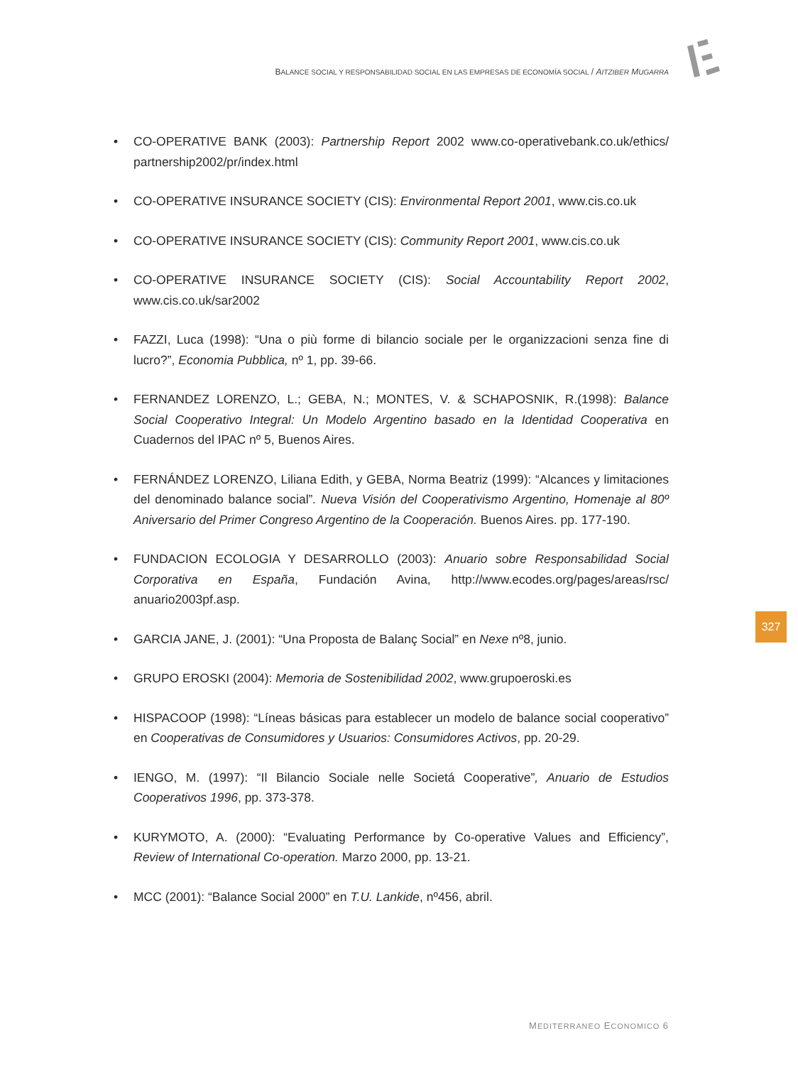BALANCE SOCIAL Y RESPONSABILIDAD SOCIAL EN LAS EMPRESAS DE ECONOMÍA SOCIAL / AITZIBER MUGARRA
• CO-OPERATIVE BANK (2003): Partnership Report 2002 www.co-operativebank.co.uk/ethics/ partnership2002/pr/index.html
• CO-OPERATIVE INSURANCE SOCIETY (CIS): Environmental Report 2001, www.cis.co.uk
• CO-OPERATIVE INSURANCE SOCIETY (CIS): Community Report 2001, www.cis.co.uk
• CO-OPERATIVE INSURANCE SOCIETY (CIS): Social Accountability Report 2002, www.cis.co.uk/sar2002
• FAZZI, Luca (1998): “Una o più forme di bilancio sociale per le organizzacioni senza fine di lucro?”, Economia Pubblica, nº 1, pp. 39-66.
• FERNANDEZ LORENZO, L.; GEBA, N.; MONTES, V. & SCHAPOSNIK, R.(1998): Balance Social Cooperativo Integral: Un Modelo Argentino basado en la Identidad Cooperativa en Cuadernos del IPAC nº 5, Buenos Aires.
• FERNÁNDEZ LORENZO, Liliana Edith, y GEBA, Norma Beatriz (1999): “Alcances y limitaciones del denominado balance social”. Nueva Visión del Cooperativismo Argentino, Homenaje al 80º Aniversario del Primer Congreso Argentino de la Cooperación. Buenos Aires. pp. 177-190.
• FUNDACION ECOLOGIA Y DESARROLLO (2003): Anuario sobre Responsabilidad Social Corporativa en España, Fundación Avina, http://www.ecodes.org/pages/areas/rsc/ anuario2003pf.asp.
• GARCIA JANE, J. (2001): “Una Proposta de Balanç Social” en Nexe nº8, junio.
• GRUPO EROSKI (2004): Memoria de Sostenibilidad 2002, www.grupoeroski.es
• HISPACOOP (1998): “Líneas básicas para establecer un modelo de balance social cooperativo” en Cooperativas de Consumidores y Usuarios: Consumidores Activos, pp. 20-29.
• IENGO, M. (1997): “Il Bilancio Sociale nelle Societá Cooperative”, Anuario de Estudios Cooperativos 1996, pp. 373-378.
• KURYMOTO, A. (2000): “Evaluating Performance by Co-operative Values and Efficiency”, Review of International Co-operation. Marzo 2000, pp. 13-21.
• MCC (2001): “Balance Social 2000” en T.U. Lankide, nº456, abril.
327
MEDITERRANEO ECONOMICO 6